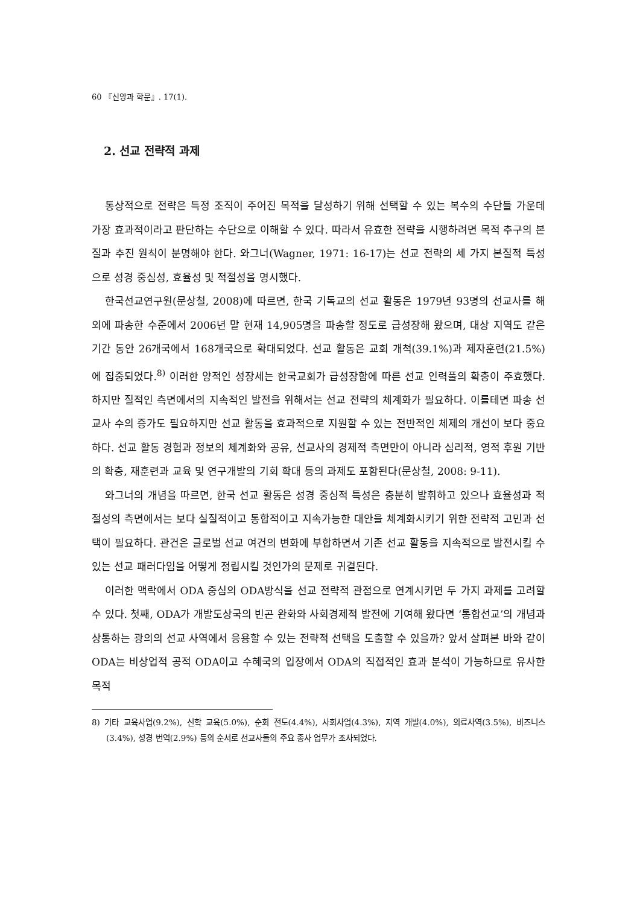60 『신앙과 학문』. 17(1).
2. 선교 전략적 과제
통상적으로 전략은 특정 조직이 주어진 목적을 달성하기 위해 선택할 수 있는 복수의 수단들 가운데 가장 효과적이라고 판단하는 수단으로 이해할 수 있다. 따라서 유효한 전략을 시행하려면 목적 추구의 본질과 추진 원칙이 분명해야 한다. 와그너(Wagner, 1971: 16-17)는 선교 전략의 세 가지 본질적 특성으로 성경 중심성, 효율성 및 적절성을 명시했다.
한국선교연구원(문상철, 2008)에 따르면, 한국 기독교의 선교 활동은 1979년 93명의 선교사를 해외에 파송한 수준에서 2006년 말 현재 14,905명을 파송할 정도로 급성장해 왔으며, 대상 지역도 같은 기간 동안 26개국에서 168개국으로 확대되었다. 선교 활동은 교회 개척(39.1%)과 제자훈련(21.5%)에 집중되었다.<sup>8)</sup> 이러한 양적인 성장세는 한국교회가 급성장함에 따른 선교 인력풀의 확충이 주효했다. 하지만 질적인 측면에서의 지속적인 발전을 위해서는 선교 전략의 체계화가 필요하다. 이를테면 파송 선교사 수의 증가도 필요하지만 선교 활동을 효과적으로 지원할 수 있는 전반적인 체제의 개선이 보다 중요하다. 선교 활동 경험과 정보의 체계화와 공유, 선교사의 경제적 측면만이 아니라 심리적, 영적 후원 기반의 확충, 재훈련과 교육 및 연구개발의 기회 확대 등의 과제도 포함된다(문상철, 2008: 9-11).
와그너의 개념을 따르면, 한국 선교 활동은 성경 중심적 특성은 충분히 발휘하고 있으나 효율성과 적절성의 측면에서는 보다 실질적이고 통합적이고 지속가능한 대안을 체계화시키기 위한 전략적 고민과 선택이 필요하다. 관건은 글로벌 선교 여건의 변화에 부합하면서 기존 선교 활동을 지속적으로 발전시킬 수 있는 선교 패러다임을 어떻게 정립시킬 것인가의 문제로 귀결된다.
이러한 맥락에서 ODA 중심의 ODA방식을 선교 전략적 관점으로 연계시키면 두 가지 과제를 고려할 수 있다. 첫째, ODA가 개발도상국의 빈곤 완화와 사회경제적 발전에 기여해 왔다면 ‘통합선교’의 개념과 상통하는 광의의 선교 사역에서 응용할 수 있는 전략적 선택을 도출할 수 있을까? 앞서 살펴본 바와 같이 ODA는 비상업적 공적 ODA이고 수혜국의 입장에서 ODA의 직접적인 효과 분석이 가능하므로 유사한 목적
8) 기타 교육사업(9.2%), 신학 교육(5.0%), 순회 전도(4.4%), 사회사업(4.3%), 지역 개발(4.0%), 의료사역(3.5%), 비즈니스(3.4%), 성경 번역(2.9%) 등의 순서로 선교사들의 주요 종사 업무가 조사되었다.